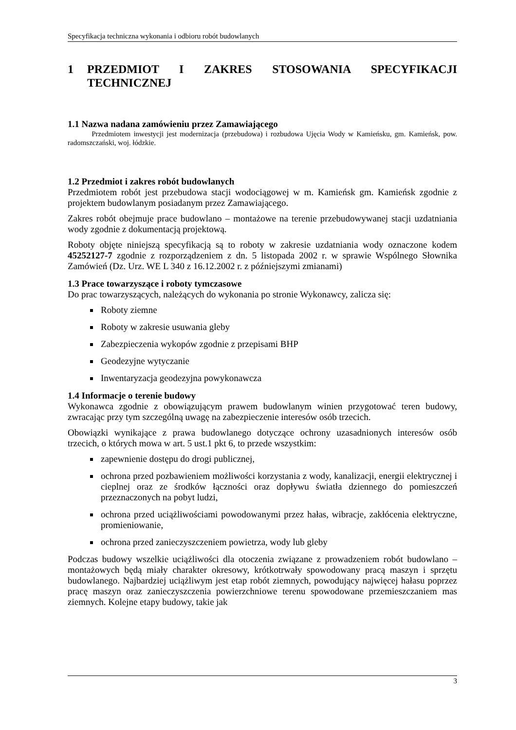Specyfikacja techniczna wykonania i odbioru robót budowlanych
1 PRZEDMIOT I ZAKRES STOSOWANIA SPECYFIKACJI TECHNICZNEJ
1.1 Nazwa nadana zamówieniu przez Zamawiającego
Przedmiotem inwestycji jest modernizacja (przebudowa) i rozbudowa Ujęcia Wody w Kamieńsku, gm. Kamieńsk, pow. radomszczański, woj. łódzkie.
1.2 Przedmiot i zakres robót budowlanych
Przedmiotem robót jest przebudowa stacji wodociągowej w m. Kamieńsk gm. Kamieńsk zgodnie z projektem budowlanym posiadanym przez Zamawiającego.
Zakres robót obejmuje prace budowlano – montażowe na terenie przebudowywanej stacji uzdatniania wody zgodnie z dokumentacją projektową.
Roboty objęte niniejszą specyfikacją są to roboty w zakresie uzdatniania wody oznaczone kodem 45252127-7 zgodnie z rozporządzeniem z dn. 5 listopada 2002 r. w sprawie Wspólnego Słownika Zamówień (Dz. Urz. WE L 340 z 16.12.2002 r. z późniejszymi zmianami)
1.3 Prace towarzyszące i roboty tymczasowe
Do prac towarzyszących, należących do wykonania po stronie Wykonawcy, zalicza się:
Roboty ziemne
Roboty w zakresie usuwania gleby
Zabezpieczenia wykopów zgodnie z przepisami BHP
Geodezyjne wytyczanie
Inwentaryzacja geodezyjna powykonawcza
1.4 Informacje o terenie budowy
Wykonawca zgodnie z obowiązującym prawem budowlanym winien przygotować teren budowy, zwracając przy tym szczególną uwagę na zabezpieczenie interesów osób trzecich.
Obowiązki wynikające z prawa budowlanego dotyczące ochrony uzasadnionych interesów osób trzecich, o których mowa w art. 5 ust.1 pkt 6, to przede wszystkim:
zapewnienie dostępu do drogi publicznej,
ochrona przed pozbawieniem możliwości korzystania z wody, kanalizacji, energii elektrycznej i cieplnej oraz ze środków łączności oraz dopływu światła dziennego do pomieszczeń przeznaczonych na pobyt ludzi,
ochrona przed uciążliwościami powodowanymi przez hałas, wibracje, zakłócenia elektryczne, promieniowanie,
ochrona przed zanieczyszczeniem powietrza, wody lub gleby
Podczas budowy wszelkie uciążliwości dla otoczenia związane z prowadzeniem robót budowlano – montażowych będą miały charakter okresowy, krótkotrwały spowodowany pracą maszyn i sprzętu budowlanego. Najbardziej uciążliwym jest etap robót ziemnych, powodujący najwięcej hałasu poprzez pracę maszyn oraz zanieczyszczenia powierzchniowe terenu spowodowane przemieszczaniem mas ziemnych. Kolejne etapy budowy, takie jak
3